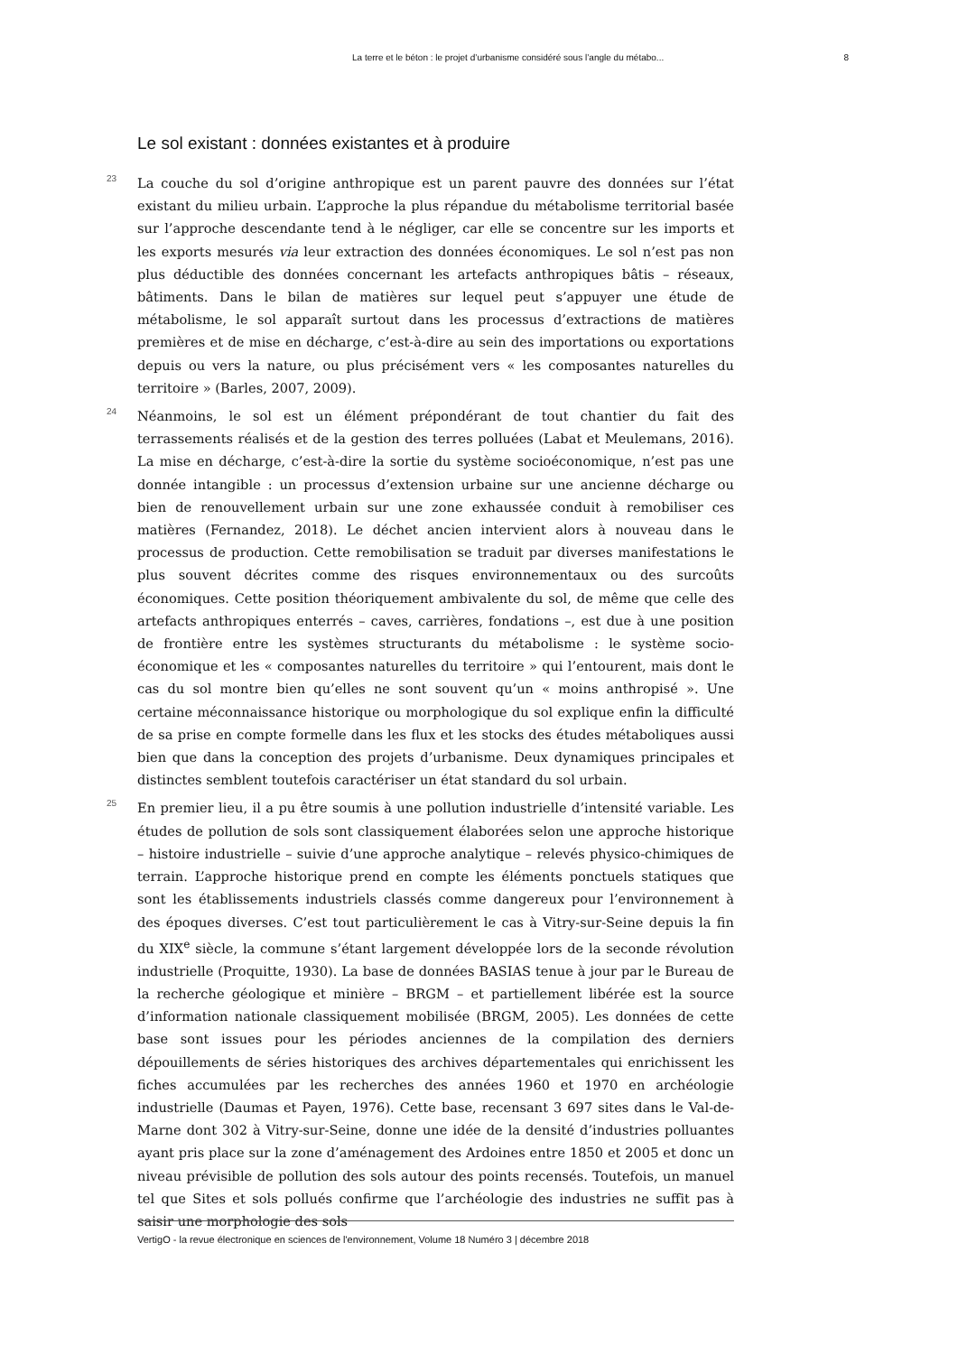La terre et le béton : le projet d’urbanisme considéré sous l’angle du métabo... 8
Le sol existant : données existantes et à produire
23 La couche du sol d’origine anthropique est un parent pauvre des données sur l’état existant du milieu urbain. L’approche la plus répandue du métabolisme territorial basée sur l’approche descendante tend à le négliger, car elle se concentre sur les imports et les exports mesurés via leur extraction des données économiques. Le sol n’est pas non plus déductible des données concernant les artefacts anthropiques bâtis – réseaux, bâtiments. Dans le bilan de matières sur lequel peut s’appuyer une étude de métabolisme, le sol apparaît surtout dans les processus d’extractions de matières premières et de mise en décharge, c’est-à-dire au sein des importations ou exportations depuis ou vers la nature, ou plus précisément vers « les composantes naturelles du territoire » (Barles, 2007, 2009).
24 Néanmoins, le sol est un élément prépondérant de tout chantier du fait des terrassements réalisés et de la gestion des terres polluées (Labat et Meulemans, 2016). La mise en décharge, c’est-à-dire la sortie du système socioéconomique, n’est pas une donnée intangible : un processus d’extension urbaine sur une ancienne décharge ou bien de renouvellement urbain sur une zone exhaussée conduit à remobiliser ces matières (Fernandez, 2018). Le déchet ancien intervient alors à nouveau dans le processus de production. Cette remobilisation se traduit par diverses manifestations le plus souvent décrites comme des risques environnementaux ou des surcoûts économiques. Cette position théoriquement ambivalente du sol, de même que celle des artefacts anthropiques enterrés – caves, carrières, fondations –, est due à une position de frontière entre les systèmes structurants du métabolisme : le système socio-économique et les « composantes naturelles du territoire » qui l’entourent, mais dont le cas du sol montre bien qu’elles ne sont souvent qu’un « moins anthropisé ». Une certaine méconnaissance historique ou morphologique du sol explique enfin la difficulté de sa prise en compte formelle dans les flux et les stocks des études métaboliques aussi bien que dans la conception des projets d’urbanisme. Deux dynamiques principales et distinctes semblent toutefois caractériser un état standard du sol urbain.
25 En premier lieu, il a pu être soumis à une pollution industrielle d’intensité variable. Les études de pollution de sols sont classiquement élaborées selon une approche historique – histoire industrielle – suivie d’une approche analytique – relevés physico-chimiques de terrain. L’approche historique prend en compte les éléments ponctuels statiques que sont les établissements industriels classés comme dangereux pour l’environnement à des époques diverses. C’est tout particulièrement le cas à Vitry-sur-Seine depuis la fin du XIX<sup>e</sup> siècle, la commune s’étant largement développée lors de la seconde révolution industrielle (Proquitte, 1930). La base de données BASIAS tenue à jour par le Bureau de la recherche géologique et minière – BRGM – et partiellement libérée est la source d’information nationale classiquement mobilisée (BRGM, 2005). Les données de cette base sont issues pour les périodes anciennes de la compilation des derniers dépouillements de séries historiques des archives départementales qui enrichissent les fiches accumulées par les recherches des années 1960 et 1970 en archéologie industrielle (Daumas et Payen, 1976). Cette base, recensant 3 697 sites dans le Val-de-Marne dont 302 à Vitry-sur-Seine, donne une idée de la densité d’industries polluantes ayant pris place sur la zone d’aménagement des Ardoines entre 1850 et 2005 et donc un niveau prévisible de pollution des sols autour des points recensés. Toutefois, un manuel tel que Sites et sols pollués confirme que l’archéologie des industries ne suffit pas à saisir une morphologie des sols
VertigO - la revue électronique en sciences de l'environnement, Volume 18 Numéro 3 | décembre 2018